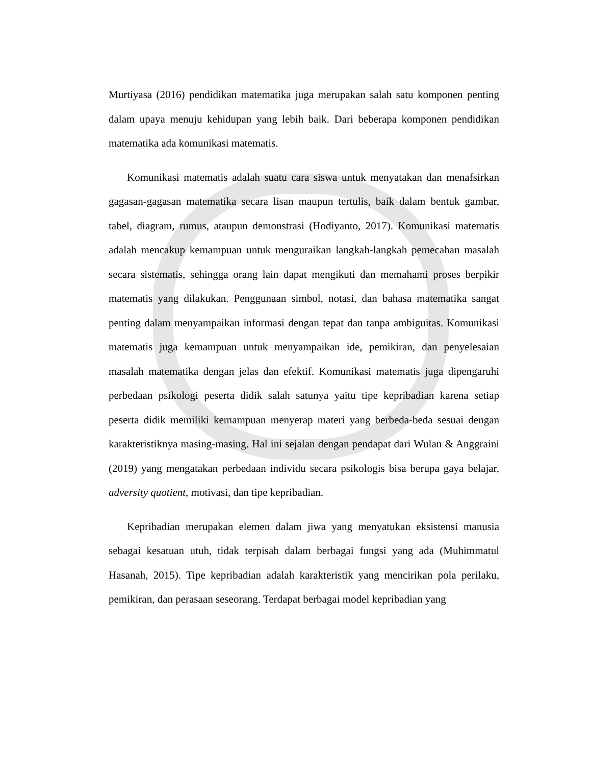Murtiyasa (2016) pendidikan matematika juga merupakan salah satu komponen penting dalam upaya menuju kehidupan yang lebih baik. Dari beberapa komponen pendidikan matematika ada komunikasi matematis.
Komunikasi matematis adalah suatu cara siswa untuk menyatakan dan menafsirkan gagasan-gagasan matematika secara lisan maupun tertulis, baik dalam bentuk gambar, tabel, diagram, rumus, ataupun demonstrasi (Hodiyanto, 2017). Komunikasi matematis adalah mencakup kemampuan untuk menguraikan langkah-langkah pemecahan masalah secara sistematis, sehingga orang lain dapat mengikuti dan memahami proses berpikir matematis yang dilakukan. Penggunaan simbol, notasi, dan bahasa matematika sangat penting dalam menyampaikan informasi dengan tepat dan tanpa ambiguitas. Komunikasi matematis juga kemampuan untuk menyampaikan ide, pemikiran, dan penyelesaian masalah matematika dengan jelas dan efektif. Komunikasi matematis juga dipengaruhi perbedaan psikologi peserta didik salah satunya yaitu tipe kepribadian karena setiap peserta didik memiliki kemampuan menyerap materi yang berbeda-beda sesuai dengan karakteristiknya masing-masing. Hal ini sejalan dengan pendapat dari Wulan & Anggraini (2019) yang mengatakan perbedaan individu secara psikologis bisa berupa gaya belajar, adversity quotient, motivasi, dan tipe kepribadian.
Kepribadian merupakan elemen dalam jiwa yang menyatukan eksistensi manusia sebagai kesatuan utuh, tidak terpisah dalam berbagai fungsi yang ada (Muhimmatul Hasanah, 2015). Tipe kepribadian adalah karakteristik yang mencirikan pola perilaku, pemikiran, dan perasaan seseorang. Terdapat berbagai model kepribadian yang